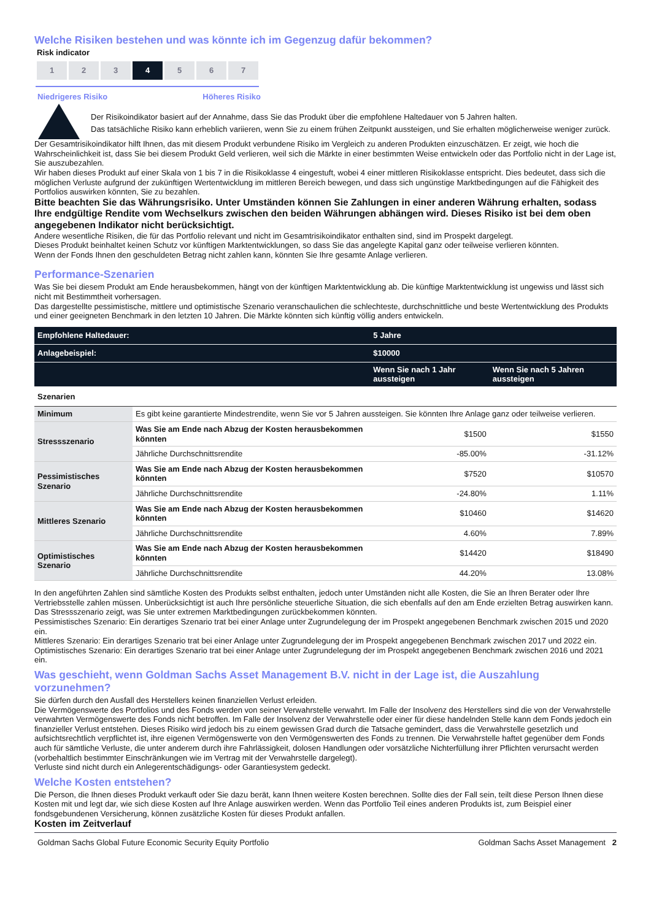Welche Risiken bestehen und was könnte ich im Gegenzug dafür bekommen?
Risk indicator
1 2 3 4 5 6 7
Niedrigeres Risiko Höheres Risiko
Der Risikoindikator basiert auf der Annahme, dass Sie das Produkt über die empfohlene Haltedauer von 5 Jahren halten.
Das tatsächliche Risiko kann erheblich variieren, wenn Sie zu einem frühen Zeitpunkt aussteigen, und Sie erhalten möglicherweise weniger zurück.
Der Gesamtrisikoindikator hilft Ihnen, das mit diesem Produkt verbundene Risiko im Vergleich zu anderen Produkten einzuschätzen. Er zeigt, wie hoch die Wahrscheinlichkeit ist, dass Sie bei diesem Produkt Geld verlieren, weil sich die Märkte in einer bestimmten Weise entwickeln oder das Portfolio nicht in der Lage ist, Sie auszubezahlen.
Wir haben dieses Produkt auf einer Skala von 1 bis 7 in die Risikoklasse 4 eingestuft, wobei 4 einer mittleren Risikoklasse entspricht. Dies bedeutet, dass sich die möglichen Verluste aufgrund der zukünftigen Wertentwicklung im mittleren Bereich bewegen, und dass sich ungünstige Marktbedingungen auf die Fähigkeit des Portfolios auswirken könnten, Sie zu bezahlen.
Bitte beachten Sie das Währungsrisiko. Unter Umständen können Sie Zahlungen in einer anderen Währung erhalten, sodass Ihre endgültige Rendite vom Wechselkurs zwischen den beiden Währungen abhängen wird. Dieses Risiko ist bei dem oben angegebenen Indikator nicht berücksichtigt.
Andere wesentliche Risiken, die für das Portfolio relevant und nicht im Gesamtrisikoindikator enthalten sind, sind im Prospekt dargelegt.
Dieses Produkt beinhaltet keinen Schutz vor künftigen Marktentwicklungen, so dass Sie das angelegte Kapital ganz oder teilweise verlieren könnten.
Wenn der Fonds Ihnen den geschuldeten Betrag nicht zahlen kann, könnten Sie Ihre gesamte Anlage verlieren.
Performance-Szenarien
Was Sie bei diesem Produkt am Ende herausbekommen, hängt von der künftigen Marktentwicklung ab. Die künftige Marktentwicklung ist ungewiss und lässt sich nicht mit Bestimmtheit vorhersagen.
Das dargestellte pessimistische, mittlere und optimistische Szenario veranschaulichen die schlechteste, durchschnittliche und beste Wertentwicklung des Produkts und einer geeigneten Benchmark in den letzten 10 Jahren. Die Märkte könnten sich künftig völlig anders entwickeln.
| Empfohlene Haltedauer: | | 5 Jahre | |
| Anlagebeispiel: | | $10000 | |
| | | Wenn Sie nach 1 Jahr aussteigen | Wenn Sie nach 5 Jahren aussteigen |
| Szenarien | | | |
| Minimum | Es gibt keine garantierte Mindestrendite, wenn Sie vor 5 Jahren aussteigen. Sie könnten Ihre Anlage ganz oder teilweise verlieren. | | |
| Stressszenario | Was Sie am Ende nach Abzug der Kosten herausbekommen könnten | $1500 | $1550 |
| | Jährliche Durchschnittsrendite | -85.00% | -31.12% |
| Pessimistisches Szenario | Was Sie am Ende nach Abzug der Kosten herausbekommen könnten | $7520 | $10570 |
| | Jährliche Durchschnittsrendite | -24.80% | 1.11% |
| Mittleres Szenario | Was Sie am Ende nach Abzug der Kosten herausbekommen könnten | $10460 | $14620 |
| | Jährliche Durchschnittsrendite | 4.60% | 7.89% |
| Optimistisches Szenario | Was Sie am Ende nach Abzug der Kosten herausbekommen könnten | $14420 | $18490 |
| | Jährliche Durchschnittsrendite | 44.20% | 13.08% |
In den angeführten Zahlen sind sämtliche Kosten des Produkts selbst enthalten, jedoch unter Umständen nicht alle Kosten, die Sie an Ihren Berater oder Ihre Vertriebsstelle zahlen müssen. Unberücksichtigt ist auch Ihre persönliche steuerliche Situation, die sich ebenfalls auf den am Ende erzielten Betrag auswirken kann.
Das Stressszenario zeigt, was Sie unter extremen Marktbedingungen zurückbekommen könnten.
Pessimistisches Szenario: Ein derartiges Szenario trat bei einer Anlage unter Zugrundelegung der im Prospekt angegebenen Benchmark zwischen 2015 und 2020 ein.
Mittleres Szenario: Ein derartiges Szenario trat bei einer Anlage unter Zugrundelegung der im Prospekt angegebenen Benchmark zwischen 2017 und 2022 ein.
Optimistisches Szenario: Ein derartiges Szenario trat bei einer Anlage unter Zugrundelegung der im Prospekt angegebenen Benchmark zwischen 2016 und 2021 ein.
Was geschieht, wenn Goldman Sachs Asset Management B.V. nicht in der Lage ist, die Auszahlung vorzunehmen?
Sie dürfen durch den Ausfall des Herstellers keinen finanziellen Verlust erleiden.
Die Vermögenswerte des Portfolios und des Fonds werden von seiner Verwahrstelle verwahrt. Im Falle der Insolvenz des Herstellers sind die von der Verwahrstelle verwahrten Vermögenswerte des Fonds nicht betroffen. Im Falle der Insolvenz der Verwahrstelle oder einer für diese handelnden Stelle kann dem Fonds jedoch ein finanzieller Verlust entstehen. Dieses Risiko wird jedoch bis zu einem gewissen Grad durch die Tatsache gemindert, dass die Verwahrstelle gesetzlich und aufsichtsrechtlich verpflichtet ist, ihre eigenen Vermögenswerte von den Vermögenswerten des Fonds zu trennen. Die Verwahrstelle haftet gegenüber dem Fonds auch für sämtliche Verluste, die unter anderem durch ihre Fahrlässigkeit, dolosen Handlungen oder vorsätzliche Nichterfüllung ihrer Pflichten verursacht werden (vorbehaltlich bestimmter Einschränkungen wie im Vertrag mit der Verwahrstelle dargelegt).
Verluste sind nicht durch ein Anlegerentschädigungs- oder Garantiesystem gedeckt.
Welche Kosten entstehen?
Die Person, die Ihnen dieses Produkt verkauft oder Sie dazu berät, kann Ihnen weitere Kosten berechnen. Sollte dies der Fall sein, teilt diese Person Ihnen diese Kosten mit und legt dar, wie sich diese Kosten auf Ihre Anlage auswirken werden. Wenn das Portfolio Teil eines anderen Produkts ist, zum Beispiel einer fondsgebundenen Versicherung, können zusätzliche Kosten für dieses Produkt anfallen.
Kosten im Zeitverlauf
Goldman Sachs Global Future Economic Security Equity Portfolio Goldman Sachs Asset Management 2